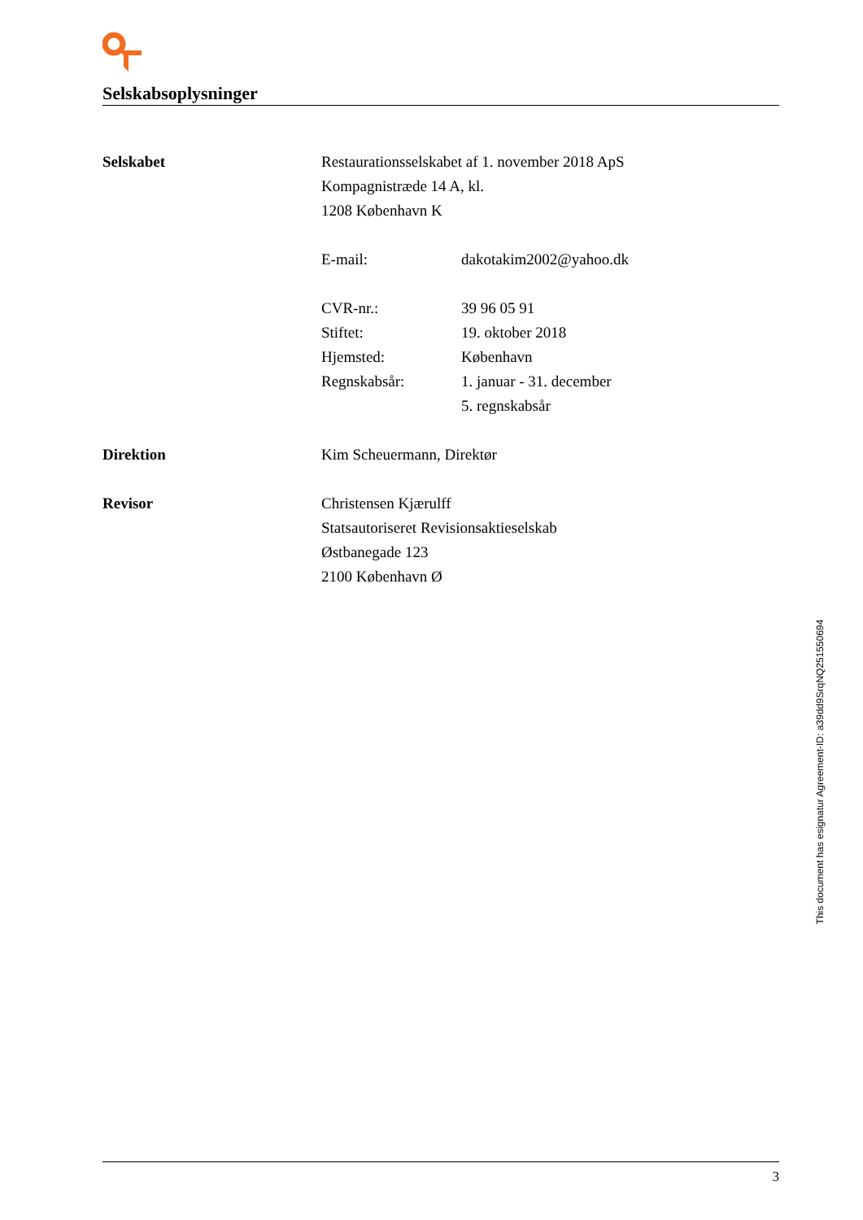Selskabsoplysninger
| Selskabet | Restaurationsselskabet af 1. november 2018 ApS | |
| | Kompagnistræde 14 A, kl. | |
| | 1208 København K | |
| | E-mail: | dakotakim2002@yahoo.dk |
| | CVR-nr.: | 39 96 05 91 |
| | Stiftet: | 19. oktober 2018 |
| | Hjemsted: | København |
| | Regnskabsår: | 1. januar - 31. december |
| | | 5. regnskabsår |
| Direktion | Kim Scheuermann, Direktør | |
| Revisor | Christensen Kjærulff | |
| | Statsautoriseret Revisionsaktieselskab | |
| | Østbanegade 123 | |
| | 2100 København Ø | |
This document has esignatur Agreement-ID: a39dd9SrqNQ251550694
3